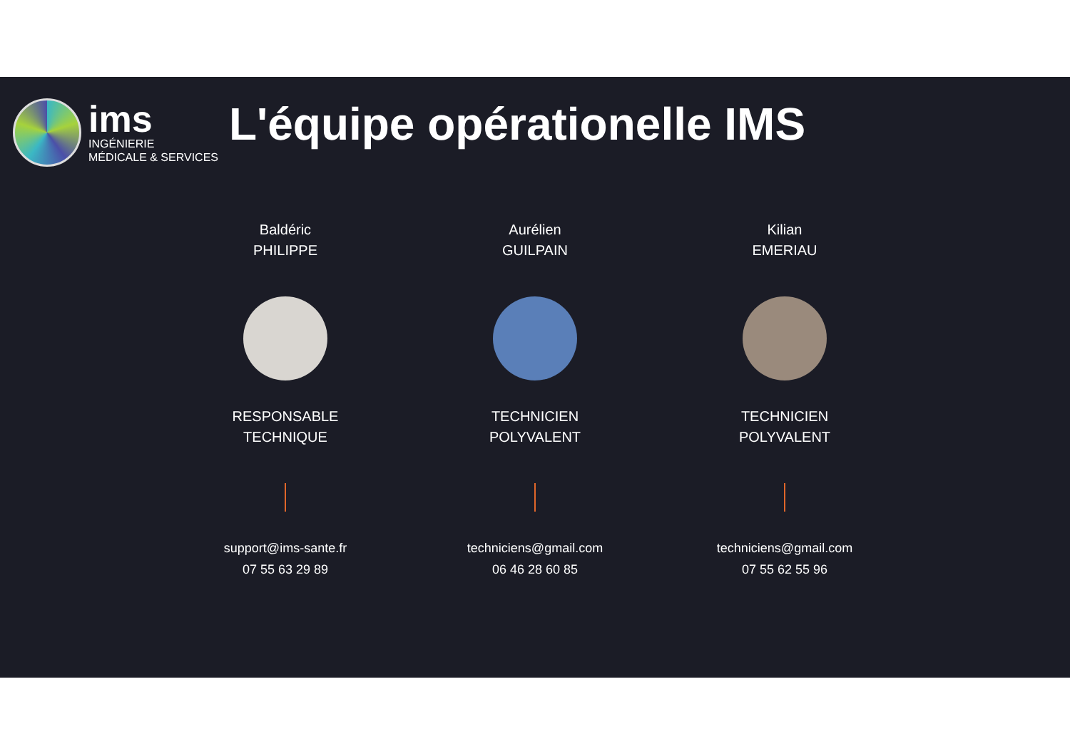ims
INGÉNIERIE
MÉDICALE & SERVICES
L'équipe opérationelle IMS
Baldéric
PHILIPPE
RESPONSABLE
TECHNIQUE
support@ims-sante.fr
07 55 63 29 89
Aurélien
GUILPAIN
TECHNICIEN
POLYVALENT
techniciens@gmail.com
06 46 28 60 85
Kilian
EMERIAU
TECHNICIEN
POLYVALENT
techniciens@gmail.com
07 55 62 55 96